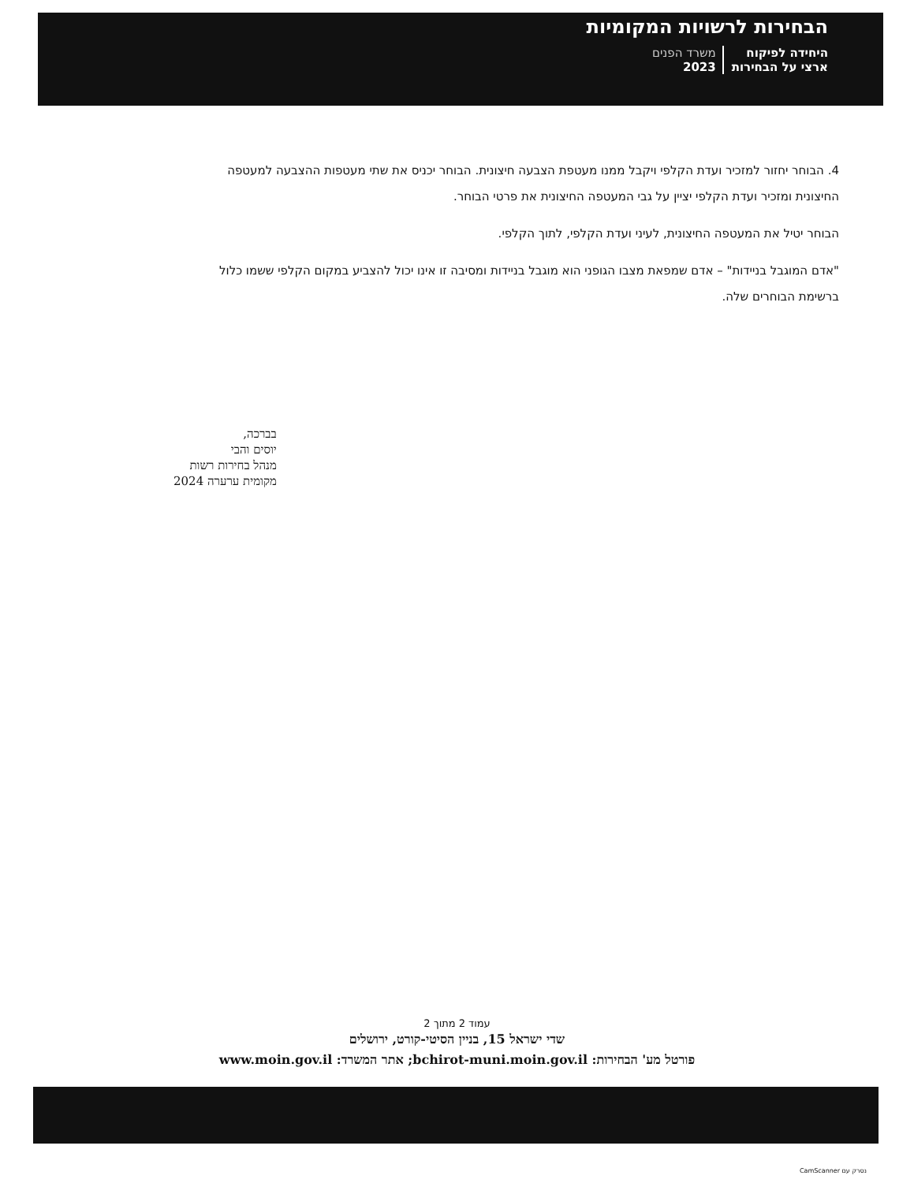הבחירות לרשויות המקומיות
היחידה לפיקוח
ארצי על הבחירות משרד הפנים
2023
4. הבוחר יחזור למזכיר ועדת הקלפי ויקבל ממנו מעטפת הצבעה חיצונית. הבוחר יכניס את שתי מעטפות ההצבעה למעטפה החיצונית ומזכיר ועדת הקלפי יציין על גבי המעטפה החיצונית את פרטי הבוחר.
הבוחר יטיל את המעטפה החיצונית, לעיני ועדת הקלפי, לתוך הקלפי.
"אדם המוגבל בניידות" – אדם שמפאת מצבו הגופני הוא מוגבל בניידות ומסיבה זו אינו יכול להצביע במקום הקלפי ששמו כלול ברשימת הבוחרים שלה.
בברכה,
יוסים והבי
מנהל בחירות רשות
מקומית ערערה 2024
עמוד 2 מתוך 2
שדי ישראל 15, בניין הסיטי-קורט, ירושלים
פורטל מע' הבחירות: bchirot-muni.moin.gov.il; אתר המשרד: www.moin.gov.il
נסרק עם CamScanner